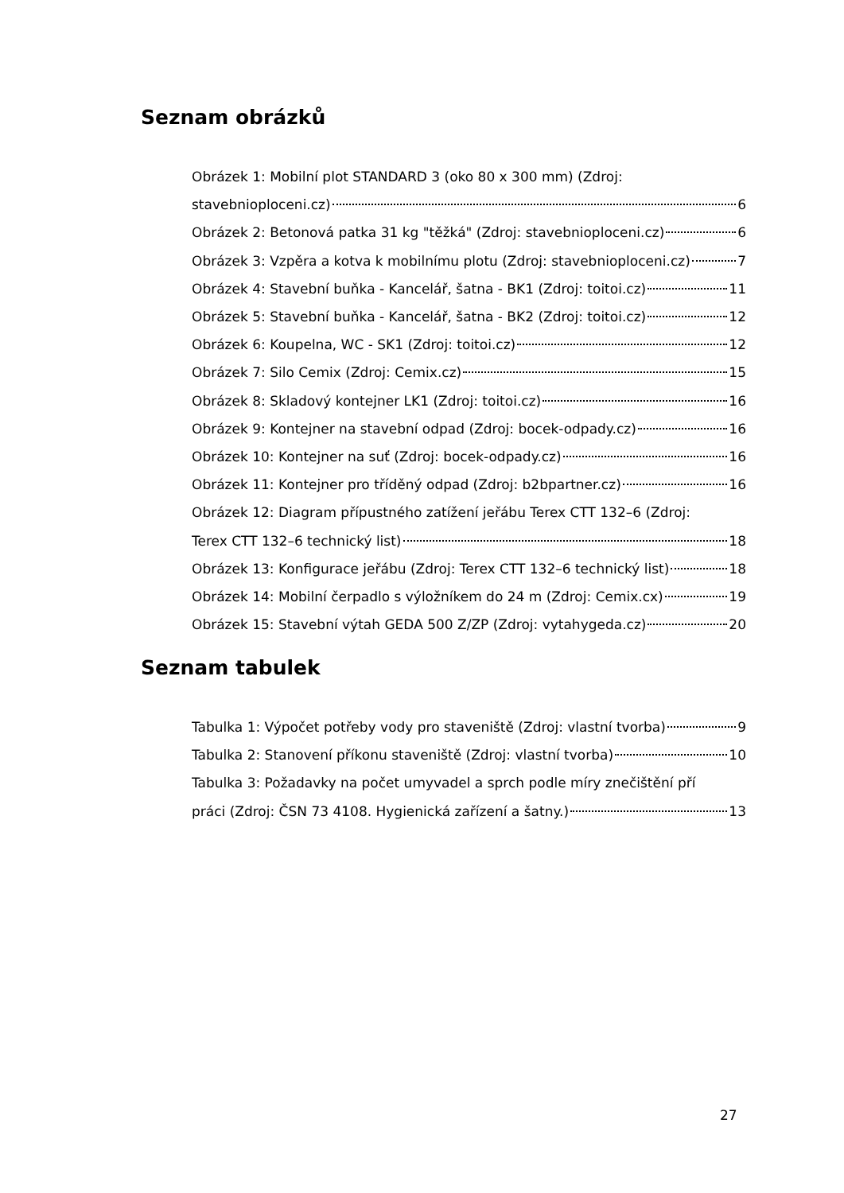Seznam obrázků
Obrázek 1: Mobilní plot STANDARD 3 (oko 80 x 300 mm) (Zdroj:
stavebnioploceni.cz) 6
Obrázek 2: Betonová patka 31 kg "těžká" (Zdroj: stavebnioploceni.cz) 6
Obrázek 3: Vzpěra a kotva k mobilnímu plotu (Zdroj: stavebnioploceni.cz) 7
Obrázek 4: Stavební buňka - Kancelář, šatna - BK1 (Zdroj: toitoi.cz) 11
Obrázek 5: Stavební buňka - Kancelář, šatna - BK2 (Zdroj: toitoi.cz) 12
Obrázek 6: Koupelna, WC - SK1 (Zdroj: toitoi.cz) 12
Obrázek 7: Silo Cemix (Zdroj: Cemix.cz) 15
Obrázek 8: Skladový kontejner LK1 (Zdroj: toitoi.cz) 16
Obrázek 9: Kontejner na stavební odpad (Zdroj: bocek-odpady.cz) 16
Obrázek 10: Kontejner na suť (Zdroj: bocek-odpady.cz) 16
Obrázek 11: Kontejner pro tříděný odpad (Zdroj: b2bpartner.cz) 16
Obrázek 12: Diagram přípustného zatížení jeřábu Terex CTT 132–6 (Zdroj:
Terex CTT 132–6 technický list) 18
Obrázek 13: Konfigurace jeřábu (Zdroj: Terex CTT 132–6 technický list) 18
Obrázek 14: Mobilní čerpadlo s výložníkem do 24 m (Zdroj: Cemix.cx) 19
Obrázek 15: Stavební výtah GEDA 500 Z/ZP (Zdroj: vytahygeda.cz) 20
Seznam tabulek
Tabulka 1: Výpočet potřeby vody pro staveniště (Zdroj: vlastní tvorba) 9
Tabulka 2: Stanovení příkonu staveniště (Zdroj: vlastní tvorba) 10
Tabulka 3: Požadavky na počet umyvadel a sprch podle míry znečištění pří
práci (Zdroj: ČSN 73 4108. Hygienická zařízení a šatny.) 13
27